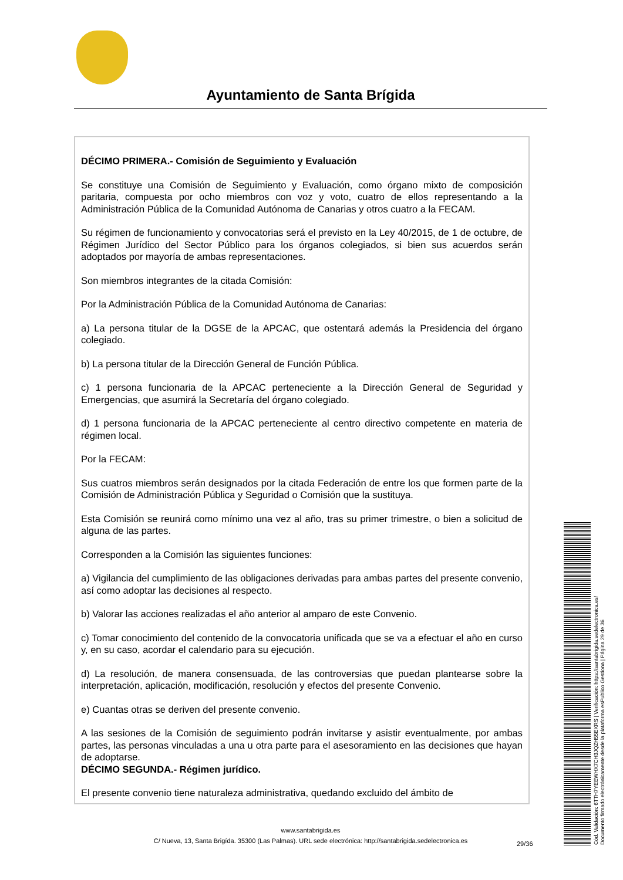Ayuntamiento de Santa Brígida
DÉCIMO PRIMERA.- Comisión de Seguimiento y Evaluación
Se constituye una Comisión de Seguimiento y Evaluación, como órgano mixto de composición paritaria, compuesta por ocho miembros con voz y voto, cuatro de ellos representando a la Administración Pública de la Comunidad Autónoma de Canarias y otros cuatro a la FECAM.
Su régimen de funcionamiento y convocatorias será el previsto en la Ley 40/2015, de 1 de octubre, de Régimen Jurídico del Sector Público para los órganos colegiados, si bien sus acuerdos serán adoptados por mayoría de ambas representaciones.
Son miembros integrantes de la citada Comisión:
Por la Administración Pública de la Comunidad Autónoma de Canarias:
a) La persona titular de la DGSE de la APCAC, que ostentará además la Presidencia del órgano colegiado.
b) La persona titular de la Dirección General de Función Pública.
c) 1 persona funcionaria de la APCAC perteneciente a la Dirección General de Seguridad y Emergencias, que asumirá la Secretaría del órgano colegiado.
d) 1 persona funcionaria de la APCAC perteneciente al centro directivo competente en materia de régimen local.
Por la FECAM:
Sus cuatros miembros serán designados por la citada Federación de entre los que formen parte de la Comisión de Administración Pública y Seguridad o Comisión que la sustituya.
Esta Comisión se reunirá como mínimo una vez al año, tras su primer trimestre, o bien a solicitud de alguna de las partes.
Corresponden a la Comisión las siguientes funciones:
a) Vigilancia del cumplimiento de las obligaciones derivadas para ambas partes del presente convenio, así como adoptar las decisiones al respecto.
b) Valorar las acciones realizadas el año anterior al amparo de este Convenio.
c) Tomar conocimiento del contenido de la convocatoria unificada que se va a efectuar el año en curso y, en su caso, acordar el calendario para su ejecución.
d) La resolución, de manera consensuada, de las controversias que puedan plantearse sobre la interpretación, aplicación, modificación, resolución y efectos del presente Convenio.
e) Cuantas otras se deriven del presente convenio.
A las sesiones de la Comisión de seguimiento podrán invitarse y asistir eventualmente, por ambas partes, las personas vinculadas a una u otra parte para el asesoramiento en las decisiones que hayan de adoptarse.
DÉCIMO SEGUNDA.- Régimen jurídico.
El presente convenio tiene naturaleza administrativa, quedando excluido del ámbito de
www.santabrigida.es
C/ Nueva, 13, Santa Brigída. 35300 (Las Palmas). URL sede electrónica: http://santabrigida.sedelectronica.es
29/36
Cód. Validación: 6TTH7YEEWHX7CH3JQZH55EXRS | Verificación: https://santabrigida.sedelectronica.es/
Documento firmado electrónicamente desde la plataforma esPublico Gestiona | Página 29 de 36